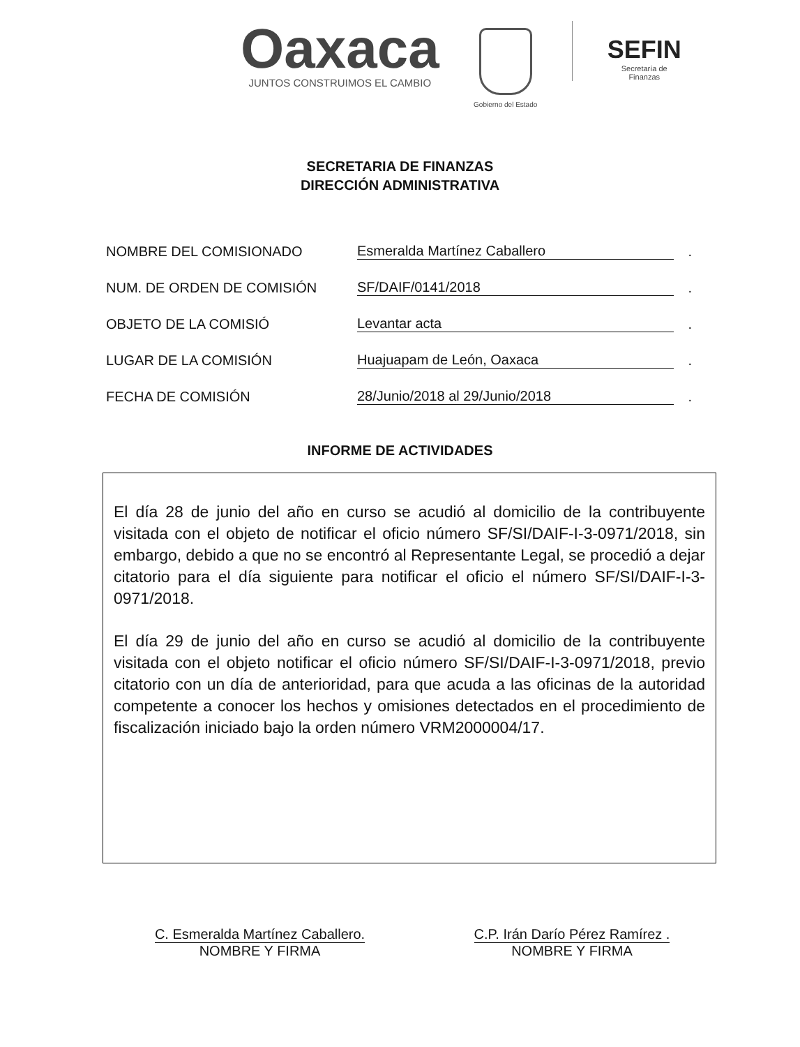Oaxaca
JUNTOS CONSTRUIMOS EL CAMBIO
Gobierno del Estado
SEFIN
Secretaría de
Finanzas
SECRETARIA DE FINANZAS
DIRECCIÓN ADMINISTRATIVA
NOMBRE DEL COMISIONADO Esmeralda Martínez Caballero.
NUM. DE ORDEN DE COMISIÓN SF/DAIF/0141/2018.
OBJETO DE LA COMISIÓ Levantar acta.
LUGAR DE LA COMISIÓN Huajuapam de León, Oaxaca.
FECHA DE COMISIÓN 28/Junio/2018 al 29/Junio/2018.
INFORME DE ACTIVIDADES
El día 28 de junio del año en curso se acudió al domicilio de la contribuyente visitada con el objeto de notificar el oficio número SF/SI/DAIF-I-3-0971/2018, sin embargo, debido a que no se encontró al Representante Legal, se procedió a dejar citatorio para el día siguiente para notificar el oficio el número SF/SI/DAIF-I-3-0971/2018.
El día 29 de junio del año en curso se acudió al domicilio de la contribuyente visitada con el objeto notificar el oficio número SF/SI/DAIF-I-3-0971/2018, previo citatorio con un día de anterioridad, para que acuda a las oficinas de la autoridad competente a conocer los hechos y omisiones detectados en el procedimiento de fiscalización iniciado bajo la orden número VRM2000004/17.
C. Esmeralda Martínez Caballero.
NOMBRE Y FIRMA
C.P. Irán Darío Pérez Ramírez .
NOMBRE Y FIRMA